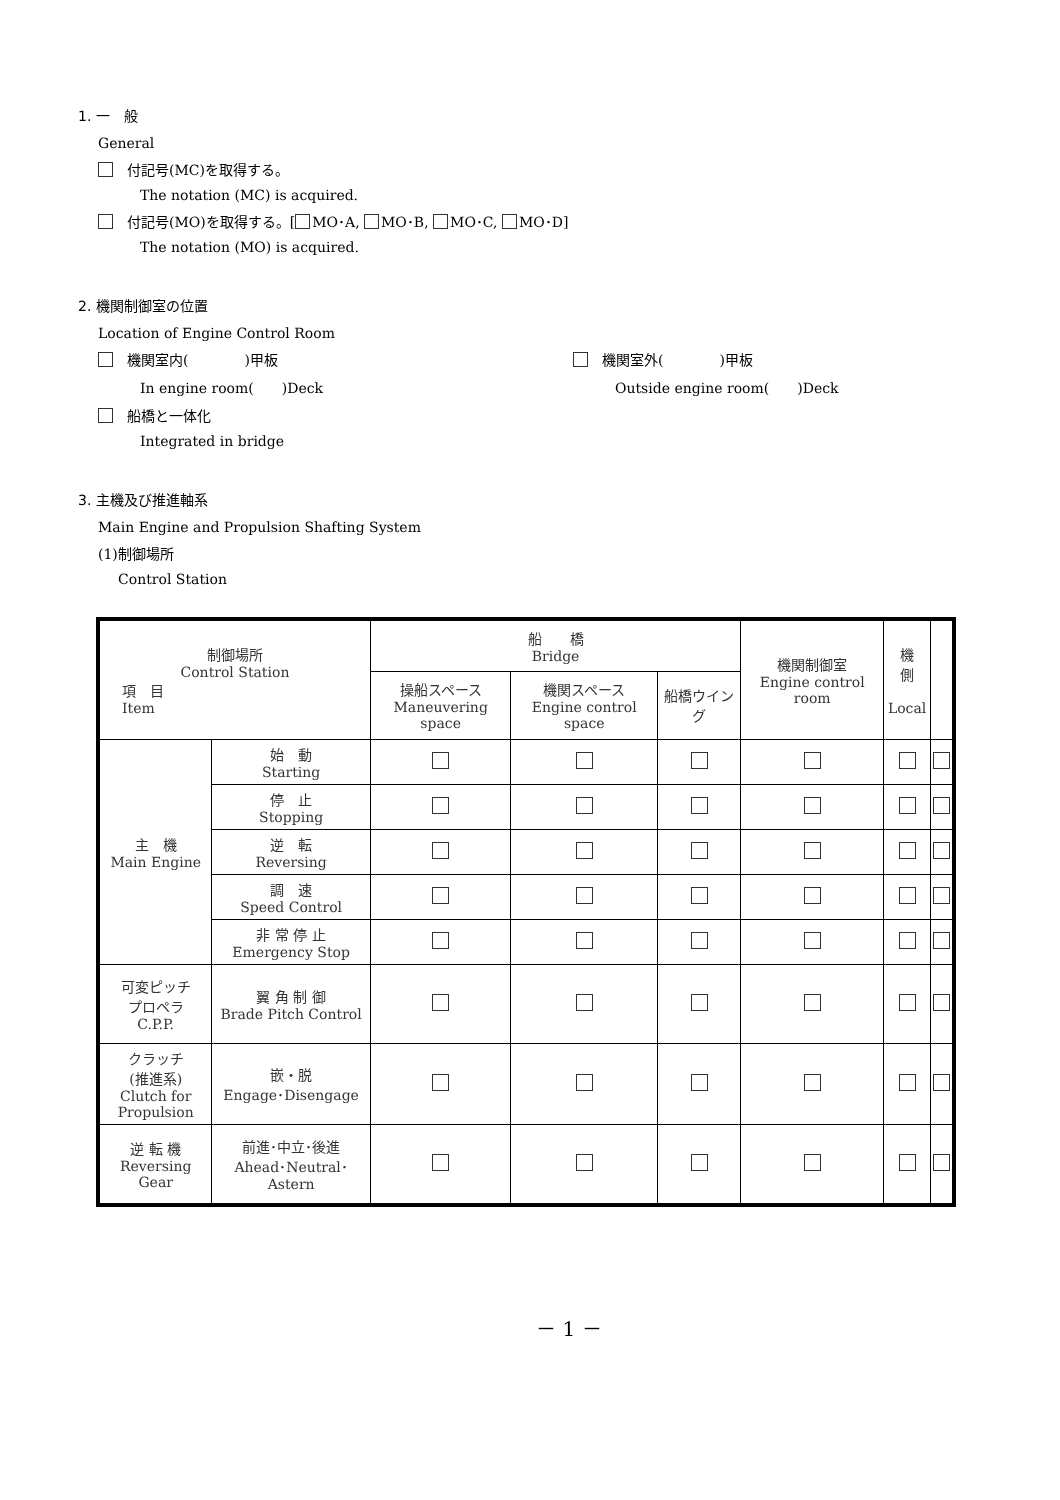1. 一　般
General
付記号(MC)を取得する。
The notation (MC) is acquired.
付記号(MO)を取得する。[ MO･A, MO･B, MO･C, MO･D]
The notation (MO) is acquired.
2. 機関制御室の位置
Location of Engine Control Room
機関室内(　　　　)甲板
In engine room(　　)Deck
機関室外(　　　　)甲板
Outside engine room(　　)Deck
船橋と一体化
Integrated in bridge
3. 主機及び推進軸系
Main Engine and Propulsion Shafting System
(1)制御場所
Control Station
| 制御場所 Control Station 項 目 Item | | 船 橋 Bridge | | | 機関制御室 Engine control room | 機 側 Local | |
| --- | --- | --- | --- | --- | --- | --- | --- |
| | | 操船スペース Maneuvering space | 機関スペース Engine control space | 船橋ウイング | | | |
| 主 機 Main Engine | 始 動 Starting | | | | | | |
| | 停 止 Stopping | | | | | | |
| | 逆 転 Reversing | | | | | | |
| | 調 速 Speed Control | | | | | | |
| | 非 常 停 止 Emergency Stop | | | | | | |
| 可変ピッチ プロペラ C.P.P. | 翼 角 制 御 Brade Pitch Control | | | | | | |
| クラッチ (推進系) Clutch for Propulsion | 嵌・脱 Engage･Disengage | | | | | | |
| 逆 転 機 Reversing Gear | 前進･中立･後進 Ahead･Neutral･Astern | | | | | | |
－ 1 －